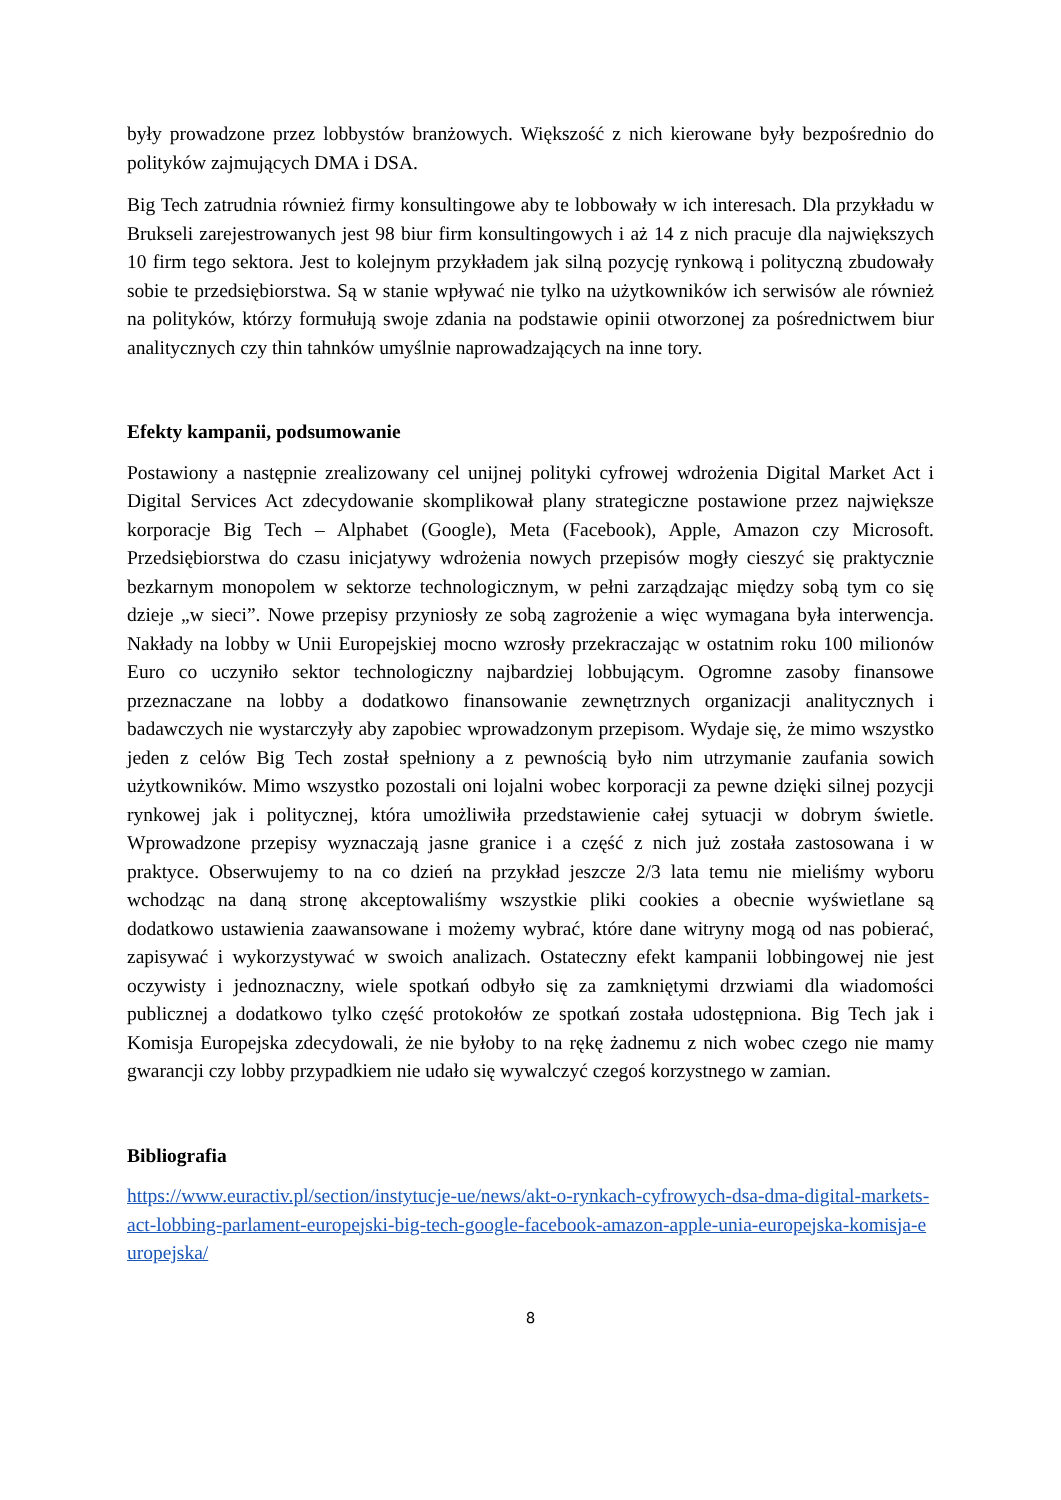były prowadzone przez lobbystów branżowych. Większość z nich kierowane były bezpośrednio do polityków zajmujących DMA i DSA.
Big Tech zatrudnia również firmy konsultingowe aby te lobbowały w ich interesach. Dla przykładu w Brukseli zarejestrowanych jest 98 biur firm konsultingowych i aż 14 z nich pracuje dla największych 10 firm tego sektora. Jest to kolejnym przykładem jak silną pozycję rynkową i polityczną zbudowały sobie te przedsiębiorstwa. Są w stanie wpływać nie tylko na użytkowników ich serwisów ale również na polityków, którzy formułują swoje zdania na podstawie opinii otworzonej za pośrednictwem biur analitycznych czy thin tahnków umyślnie naprowadzających na inne tory.
Efekty kampanii, podsumowanie
Postawiony a następnie zrealizowany cel unijnej polityki cyfrowej wdrożenia Digital Market Act i Digital Services Act zdecydowanie skomplikował plany strategiczne postawione przez największe korporacje Big Tech – Alphabet (Google), Meta (Facebook), Apple, Amazon czy Microsoft. Przedsiębiorstwa do czasu inicjatywy wdrożenia nowych przepisów mogły cieszyć się praktycznie bezkarnym monopolem w sektorze technologicznym, w pełni zarządzając między sobą tym co się dzieje „w sieci”. Nowe przepisy przyniosły ze sobą zagrożenie a więc wymagana była interwencja. Nakłady na lobby w Unii Europejskiej mocno wzrosły przekraczając w ostatnim roku 100 milionów Euro co uczyniło sektor technologiczny najbardziej lobbującym. Ogromne zasoby finansowe przeznaczane na lobby a dodatkowo finansowanie zewnętrznych organizacji analitycznych i badawczych nie wystarczyły aby zapobiec wprowadzonym przepisom. Wydaje się, że mimo wszystko jeden z celów Big Tech został spełniony a z pewnością było nim utrzymanie zaufania sowich użytkowników. Mimo wszystko pozostali oni lojalni wobec korporacji za pewne dzięki silnej pozycji rynkowej jak i politycznej, która umożliwiła przedstawienie całej sytuacji w dobrym świetle. Wprowadzone przepisy wyznaczają jasne granice i a część z nich już została zastosowana i w praktyce. Obserwujemy to na co dzień na przykład jeszcze 2/3 lata temu nie mieliśmy wyboru wchodząc na daną stronę akceptowaliśmy wszystkie pliki cookies a obecnie wyświetlane są dodatkowo ustawienia zaawansowane i możemy wybrać, które dane witryny mogą od nas pobierać, zapisywać i wykorzystywać w swoich analizach. Ostateczny efekt kampanii lobbingowej nie jest oczywisty i jednoznaczny, wiele spotkań odbyło się za zamkniętymi drzwiami dla wiadomości publicznej a dodatkowo tylko część protokołów ze spotkań została udostępniona. Big Tech jak i Komisja Europejska zdecydowali, że nie byłoby to na rękę żadnemu z nich wobec czego nie mamy gwarancji czy lobby przypadkiem nie udało się wywalczyć czegoś korzystnego w zamian.
Bibliografia
https://www.euractiv.pl/section/instytucje-ue/news/akt-o-rynkach-cyfrowych-dsa-dma-digital-markets-act-lobbing-parlament-europejski-big-tech-google-facebook-amazon-apple-unia-europejska-komisja-europejska/
8